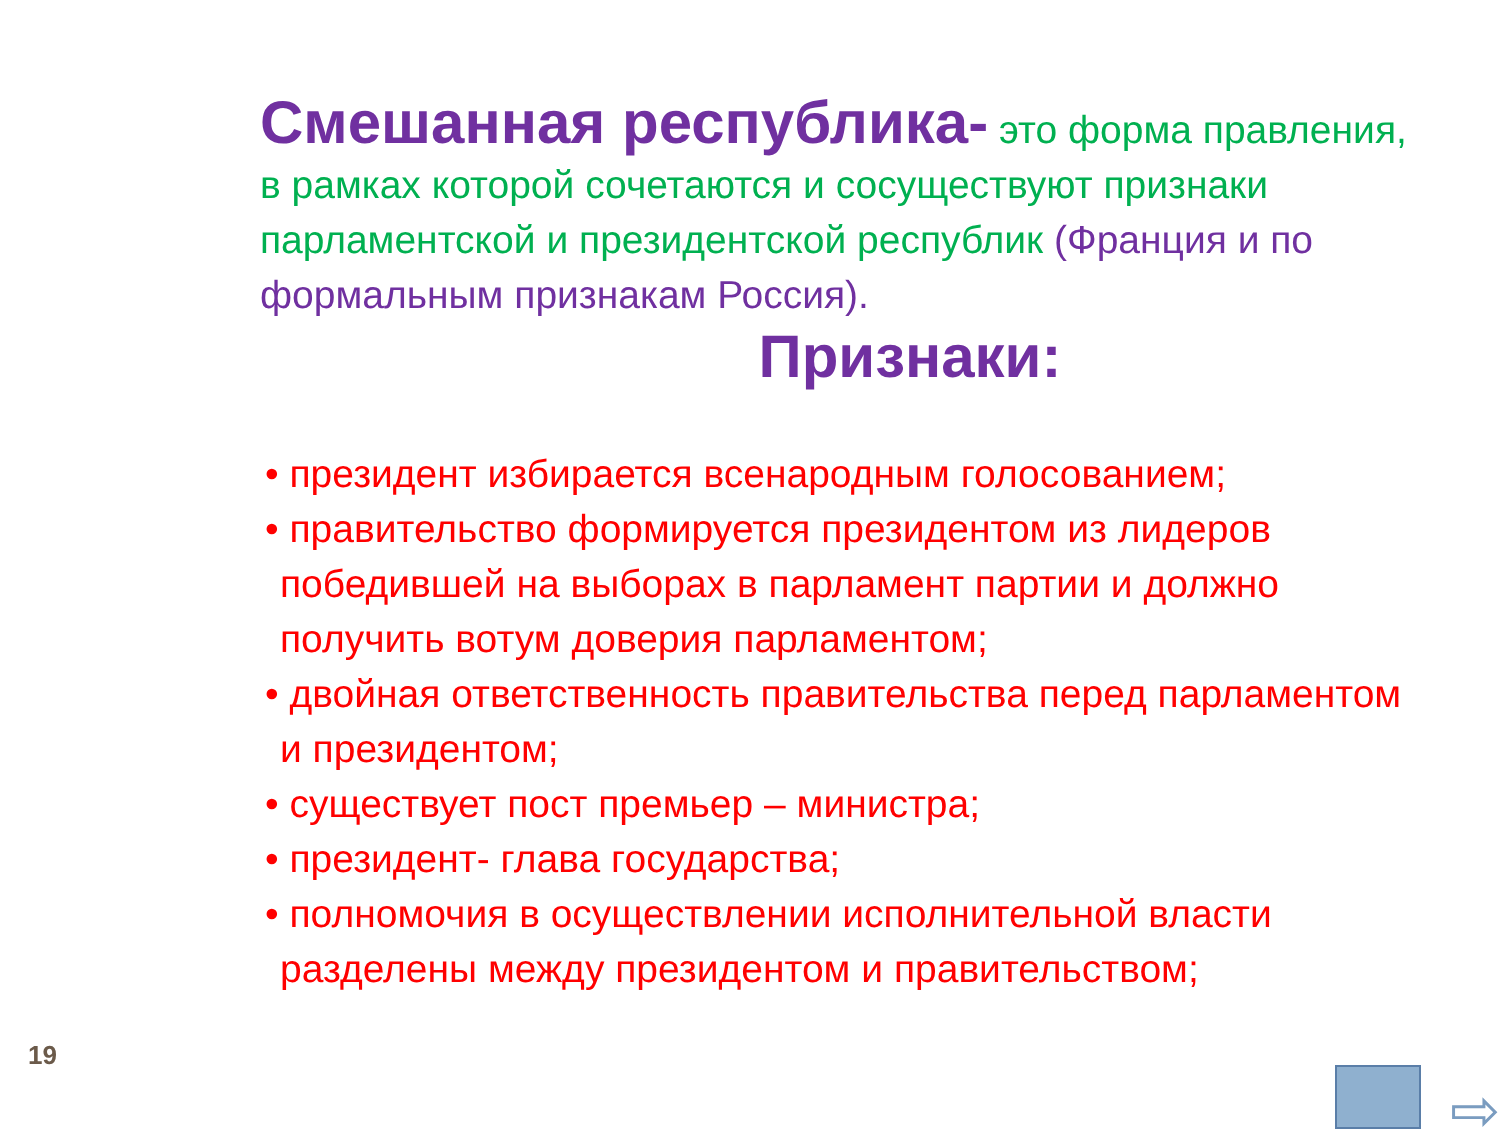Смешанная республика- это форма правления, в рамках которой сочетаются и сосуществуют признаки парламентской и президентской республик (Франция и по формальным признакам Россия).
Признаки:
• президент избирается всенародным голосованием;
• правительство формируется президентом из лидеров победившей на выборах в парламент партии и должно получить вотум доверия парламентом;
• двойная ответственность правительства перед парламентом и президентом;
• существует пост премьер – министра;
• президент- глава государства;
• полномочия в осуществлении исполнительной власти разделены между президентом и правительством;
19
⇨